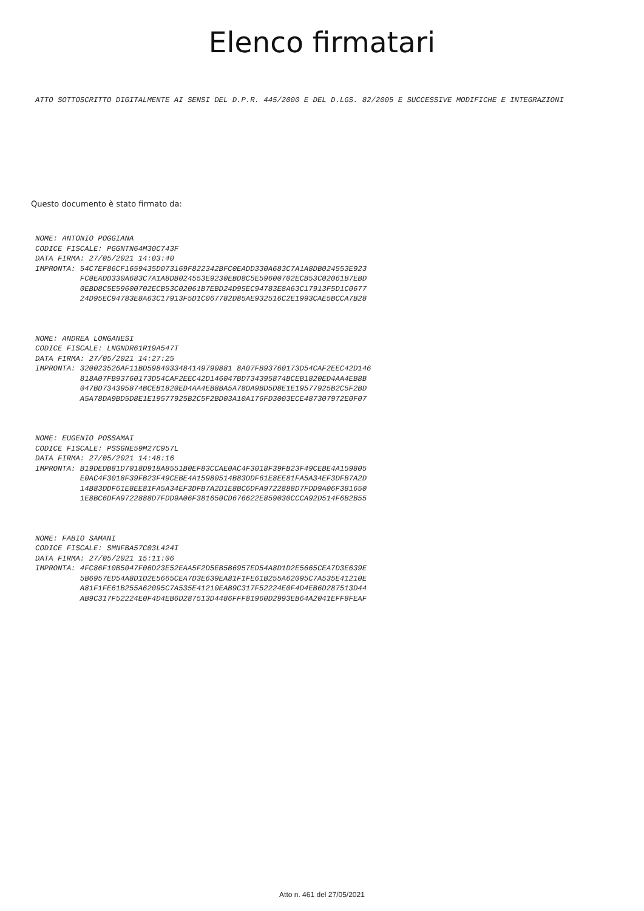Elenco firmatari
ATTO SOTTOSCRITTO DIGITALMENTE AI SENSI DEL D.P.R. 445/2000 E DEL D.LGS. 82/2005 E SUCCESSIVE MODIFICHE E INTEGRAZIONI
Questo documento è stato firmato da:
NOME: ANTONIO POGGIANA CODICE FISCALE: PGGNTN64M30C743F DATA FIRMA: 27/05/2021 14:03:40 IMPRONTA: 54C7EF86CF1659435D073169F822342BFC0EADD330A683C7A1A8DB024553E923 FC0EADD330A683C7A1A8DB024553E9230EBD8C5E59600702ECB53C02061B7EBD 0EBD8C5E59600702ECB53C02061B7EBD24D95EC94783E8A63C17913F5D1C0677 24D95EC94783E8A63C17913F5D1C067782D85AE932516C2E1993CAE5BCCA7B28
NOME: ANDREA LONGANESI CODICE FISCALE: LNGNDR61R19A547T DATA FIRMA: 27/05/2021 14:27:25 IMPRONTA: 320023526AF11BD5984033484149790881 8A07FB93760173D54CAF2EEC42D146 818A07FB93760173D54CAF2EEC42D146047BD734395874BCEB1820ED4AA4EB8B 047BD734395874BCEB1820ED4AA4EB8BA5A78DA9BD5D8E1E19577925B2C5F2BD A5A78DA9BD5D8E1E19577925B2C5F2BD03A10A176FD3003ECE487307972E0F07
NOME: EUGENIO POSSAMAI CODICE FISCALE: PSSGNE59M27C957L DATA FIRMA: 27/05/2021 14:48:16 IMPRONTA: B19DEDB81D7018D918A8551B0EF83CCAE0AC4F3018F39FB23F49CEBE4A159805 E0AC4F3018F39FB23F49CEBE4A15980514B83DDF61E8EE81FA5A34EF3DFB7A2D 14B83DDF61E8EE81FA5A34EF3DFB7A2D1E8BC6DFA9722888D7FDD9A06F381650 1E8BC6DFA9722888D7FDD9A06F381650CD676622E859030CCCA92D514F6B2B55
NOME: FABIO SAMANI CODICE FISCALE: SMNFBA57C03L424I DATA FIRMA: 27/05/2021 15:11:06 IMPRONTA: 4FC86F10B5047F06D23E52EAA5F2D5EB5B6957ED54A8D1D2E5665CEA7D3E639E 5B6957ED54A8D1D2E5665CEA7D3E639EA81F1FE61B255A62095C7A535E41210E A81F1FE61B255A62095C7A535E41210EAB9C317F52224E0F4D4EB6D287513D44 AB9C317F52224E0F4D4EB6D287513D4486FFF81960D2993EB64A2041EFF8FEAF
Atto n. 461 del 27/05/2021